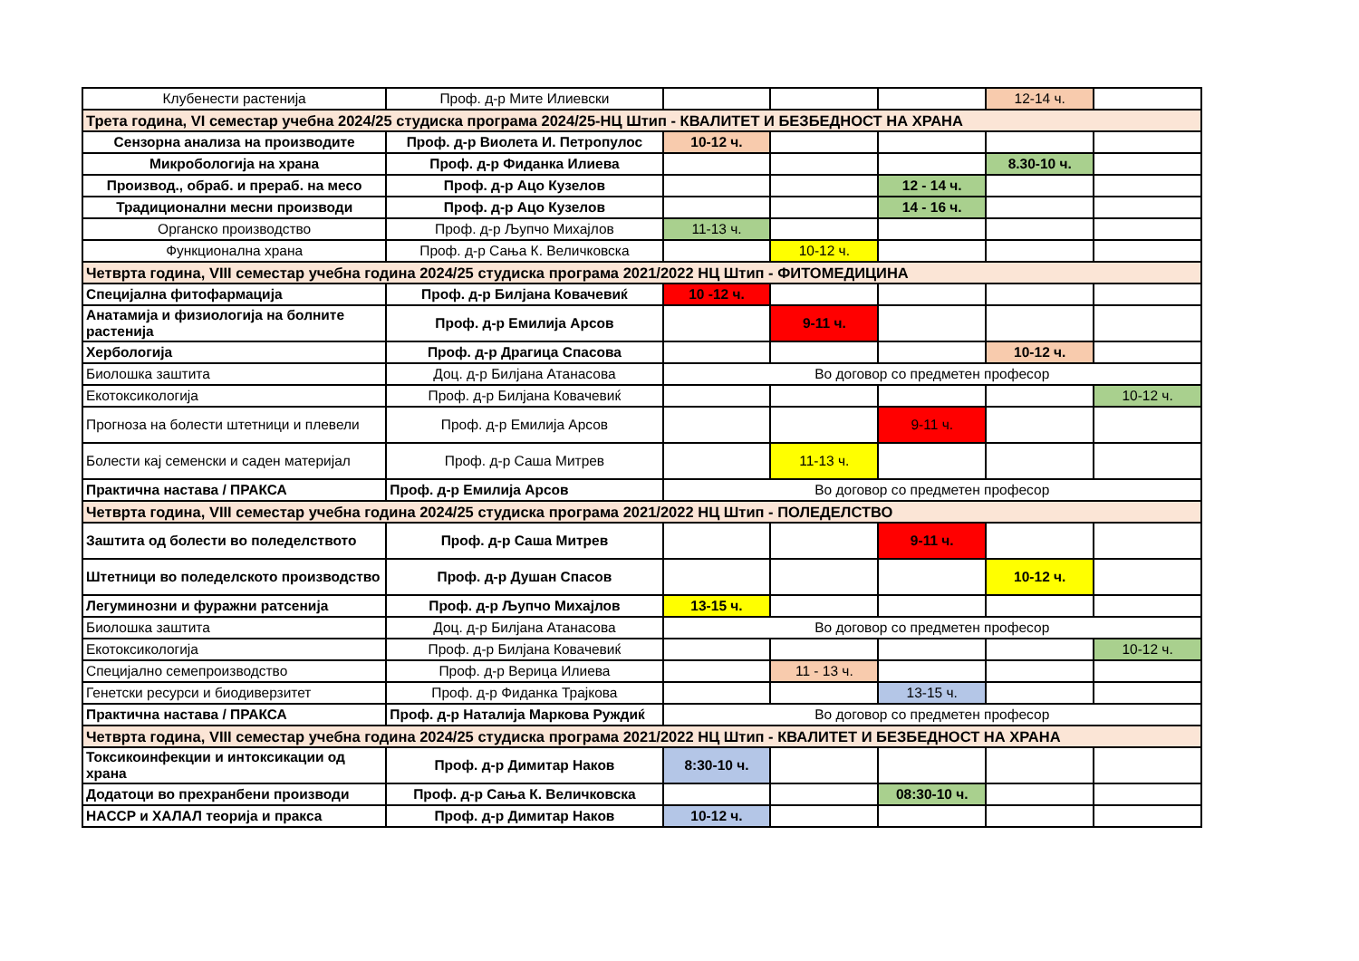| Клубенести растенија | Проф. д-р Мите Илиевски | | | | 12-14 ч. | |
| Трета година, VI семестар учебна 2024/25 студиска програма 2024/25-НЦ Штип - КВАЛИТЕТ И БЕЗБЕДНОСТ НА ХРАНА | | | | | | |
| Сензорна анализа на производите | Проф. д-р Виолета И. Петропулос | 10-12 ч. | | | | |
| Микробологија на храна | Проф. д-р Фиданка Илиева | | | | 8.30-10 ч. | |
| Производ., обраб. и прераб. на месо | Проф. д-р Ацо Кузелов | | | 12 - 14 ч. | | |
| Традиционални месни производи | Проф. д-р Ацо Кузелов | | | 14 - 16 ч. | | |
| Органско производство | Проф. д-р Љупчо Михајлов | 11-13 ч. | | | | |
| Функционална храна | Проф. д-р Сања К. Величковска | | 10-12 ч. | | | |
| Четврта година, VIII семестар учебна година 2024/25 студиска програма 2021/2022 НЦ Штип - ФИТОМЕДИЦИНА | | | | | | |
| Специјална фитофармација | Проф. д-р Билјана Ковачевиќ | 10 -12 ч. | | | | |
| Анатамија и физиологија на болните растенија | Проф. д-р Емилија Арсов | | 9-11 ч. | | | |
| Хербологија | Проф. д-р Драгица Спасова | | | | 10-12 ч. | |
| Биолошка заштита | Доц. д-р Билјана Атанасова | Во договор со предметен професор | | | | |
| Екотоксикологија | Проф. д-р Билјана Ковачевиќ | | | | | 10-12 ч. |
| Прогноза на болести штетници и плевели | Проф. д-р Емилија Арсов | | | 9-11 ч. | | |
| Болести кај семенски и саден материјал | Проф. д-р Саша Митрев | | 11-13 ч. | | | |
| Практична настава / ПРАКСА | Проф. д-р Емилија Арсов | Во договор со предметен професор | | | | |
| Четврта година, VIII семестар учебна година 2024/25 студиска програма 2021/2022 НЦ Штип - ПОЛЕДЕЛСТВО | | | | | | |
| Заштита од болести во поледелството | Проф. д-р Саша Митрев | | | 9-11 ч. | | |
| Штетници во поледелското производство | Проф. д-р Душан Спасов | | | | 10-12 ч. | |
| Легуминозни и фуражни ратсенија | Проф. д-р Љупчо Михајлов | 13-15 ч. | | | | |
| Биолошка заштита | Доц. д-р Билјана Атанасова | Во договор со предметен професор | | | | |
| Екотоксикологија | Проф. д-р Билјана Ковачевиќ | | | | | 10-12 ч. |
| Специјално семепроизводство | Проф. д-р Верица Илиева | | 11 - 13 ч. | | | |
| Генетски ресурси и биодиверзитет | Проф. д-р Фиданка Трајкова | | | 13-15 ч. | | |
| Практична настава / ПРАКСА | Проф. д-р Наталија Маркова Руждиќ | Во договор со предметен професор | | | | |
| Четврта година, VIII семестар учебна година 2024/25 студиска програма 2021/2022 НЦ Штип - КВАЛИТЕТ И БЕЗБЕДНОСТ НА ХРАНА | | | | | | |
| Токсикоинфекции и интоксикации од храна | Проф. д-р Димитар Наков | 8:30-10 ч. | | | | |
| Додатоци во прехранбени производи | Проф. д-р Сања К. Величковска | | | 08:30-10 ч. | | |
| HACCP и ХАЛАЛ теорија и пракса | Проф. д-р Димитар Наков | 10-12 ч. | | | | |